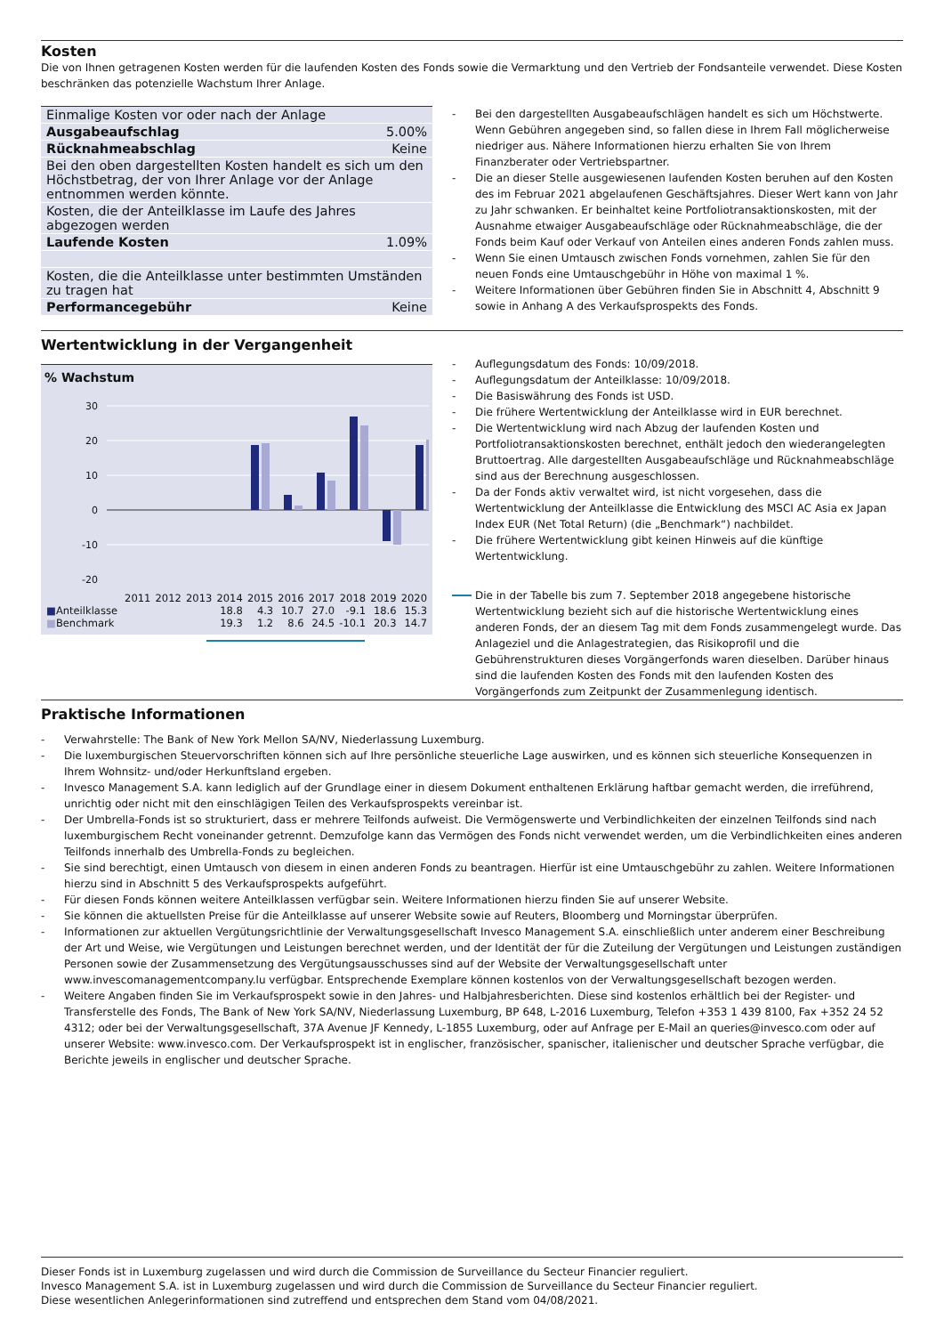Kosten
Die von Ihnen getragenen Kosten werden für die laufenden Kosten des Fonds sowie die Vermarktung und den Vertrieb der Fondsanteile verwendet. Diese Kosten beschränken das potenzielle Wachstum Ihrer Anlage.
| Einmalige Kosten vor oder nach der Anlage | |
| Ausgabeaufschlag | 5.00% |
| Rücknahmeabschlag | Keine |
| Bei den oben dargestellten Kosten handelt es sich um den Höchstbetrag, der von Ihrer Anlage vor der Anlage entnommen werden könnte. | |
| Kosten, die der Anteilklasse im Laufe des Jahres abgezogen werden | |
| Laufende Kosten | 1.09% |
| Kosten, die die Anteilklasse unter bestimmten Umständen zu tragen hat | |
| Performancegebühr | Keine |
- Bei den dargestellten Ausgabeaufschlägen handelt es sich um Höchstwerte. Wenn Gebühren angegeben sind, so fallen diese in Ihrem Fall möglicherweise niedriger aus. Nähere Informationen hierzu erhalten Sie von Ihrem Finanzberater oder Vertriebspartner.
- Die an dieser Stelle ausgewiesenen laufenden Kosten beruhen auf den Kosten des im Februar 2021 abgelaufenen Geschäftsjahres. Dieser Wert kann von Jahr zu Jahr schwanken. Er beinhaltet keine Portfoliotransaktionskosten, mit der Ausnahme etwaiger Ausgabeaufschläge oder Rücknahmeabschläge, die der Fonds beim Kauf oder Verkauf von Anteilen eines anderen Fonds zahlen muss.
- Wenn Sie einen Umtausch zwischen Fonds vornehmen, zahlen Sie für den neuen Fonds eine Umtauschgebühr in Höhe von maximal 1 %.
- Weitere Informationen über Gebühren finden Sie in Abschnitt 4, Abschnitt 9 sowie in Anhang A des Verkaufsprospekts des Fonds.
Wertentwicklung in der Vergangenheit
% Wachstum
30
20
10
0
-10
-20
| | 2011 | 2012 | 2013 | 2014 | 2015 | 2016 | 2017 | 2018 | 2019 | 2020 |
| ■ Anteilklasse | | | | 18.8 | 4.3 | 10.7 | 27.0 | -9.1 | 18.6 | 15.3 |
| ■ Benchmark | | | | 19.3 | 1.2 | 8.6 | 24.5 | -10.1 | 20.3 | 14.7 |
- Auflegungsdatum des Fonds: 10/09/2018.
- Auflegungsdatum der Anteilklasse: 10/09/2018.
- Die Basiswährung des Fonds ist USD.
- Die frühere Wertentwicklung der Anteilklasse wird in EUR berechnet.
- Die Wertentwicklung wird nach Abzug der laufenden Kosten und Portfoliotransaktionskosten berechnet, enthält jedoch den wiederangelegten Bruttoertrag. Alle dargestellten Ausgabeaufschläge und Rücknahmeabschläge sind aus der Berechnung ausgeschlossen.
- Da der Fonds aktiv verwaltet wird, ist nicht vorgesehen, dass die Wertentwicklung der Anteilklasse die Entwicklung des MSCI AC Asia ex Japan Index EUR (Net Total Return) (die „Benchmark“) nachbildet.
- Die frühere Wertentwicklung gibt keinen Hinweis auf die künftige Wertentwicklung.
Die in der Tabelle bis zum 7. September 2018 angegebene historische Wertentwicklung bezieht sich auf die historische Wertentwicklung eines anderen Fonds, der an diesem Tag mit dem Fonds zusammengelegt wurde. Das Anlageziel und die Anlagestrategien, das Risikoprofil und die Gebührenstrukturen dieses Vorgängerfonds waren dieselben. Darüber hinaus sind die laufenden Kosten des Fonds mit den laufenden Kosten des Vorgängerfonds zum Zeitpunkt der Zusammenlegung identisch.
Praktische Informationen
- Verwahrstelle: The Bank of New York Mellon SA/NV, Niederlassung Luxemburg.
- Die luxemburgischen Steuervorschriften können sich auf Ihre persönliche steuerliche Lage auswirken, und es können sich steuerliche Konsequenzen in Ihrem Wohnsitz- und/oder Herkunftsland ergeben.
- Invesco Management S.A. kann lediglich auf der Grundlage einer in diesem Dokument enthaltenen Erklärung haftbar gemacht werden, die irreführend, unrichtig oder nicht mit den einschlägigen Teilen des Verkaufsprospekts vereinbar ist.
- Der Umbrella-Fonds ist so strukturiert, dass er mehrere Teilfonds aufweist. Die Vermögenswerte und Verbindlichkeiten der einzelnen Teilfonds sind nach luxemburgischem Recht voneinander getrennt. Demzufolge kann das Vermögen des Fonds nicht verwendet werden, um die Verbindlichkeiten eines anderen Teilfonds innerhalb des Umbrella-Fonds zu begleichen.
- Sie sind berechtigt, einen Umtausch von diesem in einen anderen Fonds zu beantragen. Hierfür ist eine Umtauschgebühr zu zahlen. Weitere Informationen hierzu sind in Abschnitt 5 des Verkaufsprospekts aufgeführt.
- Für diesen Fonds können weitere Anteilklassen verfügbar sein. Weitere Informationen hierzu finden Sie auf unserer Website.
- Sie können die aktuellsten Preise für die Anteilklasse auf unserer Website sowie auf Reuters, Bloomberg und Morningstar überprüfen.
- Informationen zur aktuellen Vergütungsrichtlinie der Verwaltungsgesellschaft Invesco Management S.A. einschließlich unter anderem einer Beschreibung der Art und Weise, wie Vergütungen und Leistungen berechnet werden, und der Identität der für die Zuteilung der Vergütungen und Leistungen zuständigen Personen sowie der Zusammensetzung des Vergütungsausschusses sind auf der Website der Verwaltungsgesellschaft unter www.invescomanagementcompany.lu verfügbar. Entsprechende Exemplare können kostenlos von der Verwaltungsgesellschaft bezogen werden.
- Weitere Angaben finden Sie im Verkaufsprospekt sowie in den Jahres- und Halbjahresberichten. Diese sind kostenlos erhältlich bei der Register- und Transferstelle des Fonds, The Bank of New York SA/NV, Niederlassung Luxemburg, BP 648, L-2016 Luxemburg, Telefon +353 1 439 8100, Fax +352 24 52 4312; oder bei der Verwaltungsgesellschaft, 37A Avenue JF Kennedy, L-1855 Luxemburg, oder auf Anfrage per E-Mail an queries@invesco.com oder auf unserer Website: www.invesco.com. Der Verkaufsprospekt ist in englischer, französischer, spanischer, italienischer und deutscher Sprache verfügbar, die Berichte jeweils in englischer und deutscher Sprache.
Dieser Fonds ist in Luxemburg zugelassen und wird durch die Commission de Surveillance du Secteur Financier reguliert.
Invesco Management S.A. ist in Luxemburg zugelassen und wird durch die Commission de Surveillance du Secteur Financier reguliert.
Diese wesentlichen Anlegerinformationen sind zutreffend und entsprechen dem Stand vom 04/08/2021.